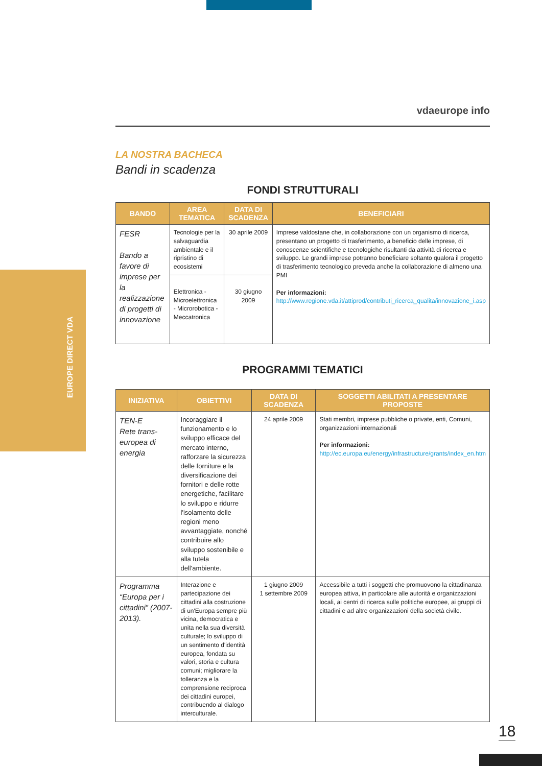EUROPE DIRECT VDA
vdaeurope info
LA NOSTRA BACHECA
Bandi in scadenza
FONDI STRUTTURALI
| BANDO | AREA TEMATICA | DATA DI SCADENZA | BENEFICIARI |
| --- | --- | --- | --- |
| FESR Bando a favore di imprese per la realizzazione di progetti di innovazione | Tecnologie per la salvaguardia ambientale e il ripristino di ecosistemi | 30 aprile 2009 | Imprese valdostane che, in collaborazione con un organismo di ricerca, presentano un progetto di trasferimento, a beneficio delle imprese, di conoscenze scientifiche e tecnologiche risultanti da attività di ricerca e sviluppo. Le grandi imprese potranno beneficiare soltanto qualora il progetto di trasferimento tecnologico preveda anche la collaborazione di almeno una PMI Per informazioni: http://www.regione.vda.it/attiprod/contributi_ricerca_qualita/innovazione_i.asp |
| | Elettronica - Microelettronica - Microrobotica - Meccatronica | 30 giugno 2009 | |
PROGRAMMI TEMATICI
| INIZIATIVA | OBIETTIVI | DATA DI SCADENZA | SOGGETTI ABILITATI A PRESENTARE PROPOSTE |
| --- | --- | --- | --- |
| TEN-E Rete trans-europea di energia | Incoraggiare il funzionamento e lo sviluppo efficace del mercato interno, rafforzare la sicurezza delle forniture e la diversificazione dei fornitori e delle rotte energetiche, facilitare lo sviluppo e ridurre l'isolamento delle regioni meno avvantaggiate, nonché contribuire allo sviluppo sostenibile e alla tutela dell'ambiente. | 24 aprile 2009 | Stati membri, imprese pubbliche o private, enti, Comuni, organizzazioni internazionali Per informazioni: http://ec.europa.eu/energy/infrastructure/grants/index_en.htm |
| Programma “Europa per i cittadini” (2007-2013). | Interazione e partecipazione dei cittadini alla costruzione di un'Europa sempre più vicina, democratica e unita nella sua diversità culturale; lo sviluppo di un sentimento d'identità europea, fondata su valori, storia e cultura comuni; migliorare la tolleranza e la comprensione reciproca dei cittadini europei, contribuendo al dialogo interculturale. | 1 giugno 2009 1 settembre 2009 | Accessibile a tutti i soggetti che promuovono la cittadinanza europea attiva, in particolare alle autorità e organizzazioni locali, ai centri di ricerca sulle politiche europee, ai gruppi di cittadini e ad altre organizzazioni della società civile. |
18